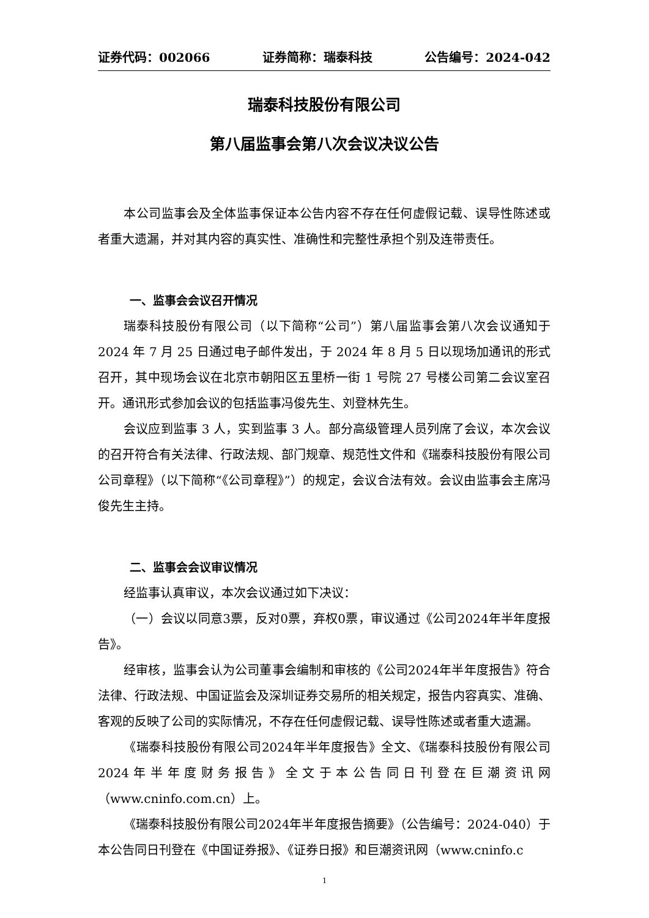证券代码：002066 证券简称：瑞泰科技 公告编号：2024-042
瑞泰科技股份有限公司
第八届监事会第八次会议决议公告
本公司监事会及全体监事保证本公告内容不存在任何虚假记载、误导性陈述或者重大遗漏，并对其内容的真实性、准确性和完整性承担个别及连带责任。
一、监事会会议召开情况
瑞泰科技股份有限公司（以下简称“公司”）第八届监事会第八次会议通知于 2024 年 7 月 25 日通过电子邮件发出，于 2024 年 8 月 5 日以现场加通讯的形式召开，其中现场会议在北京市朝阳区五里桥一街 1 号院 27 号楼公司第二会议室召开。通讯形式参加会议的包括监事冯俊先生、刘登林先生。
会议应到监事 3 人，实到监事 3 人。部分高级管理人员列席了会议，本次会议的召开符合有关法律、行政法规、部门规章、规范性文件和《瑞泰科技股份有限公司公司章程》（以下简称“《公司章程》”）的规定，会议合法有效。会议由监事会主席冯俊先生主持。
二、监事会会议审议情况
经监事认真审议，本次会议通过如下决议：
（一）会议以同意3票，反对0票，弃权0票，审议通过《公司2024年半年度报告》。
经审核，监事会认为公司董事会编制和审核的《公司2024年半年度报告》符合法律、行政法规、中国证监会及深圳证券交易所的相关规定，报告内容真实、准确、客观的反映了公司的实际情况，不存在任何虚假记载、误导性陈述或者重大遗漏。
《瑞泰科技股份有限公司2024年半年度报告》全文、《瑞泰科技股份有限公司2024年半年度财务报告》全文于本公告同日刊登在巨潮资讯网（www.cninfo.com.cn）上。
《瑞泰科技股份有限公司2024年半年度报告摘要》（公告编号：2024-040）于本公告同日刊登在《中国证券报》、《证券日报》和巨潮资讯网（www.cninfo.c
1